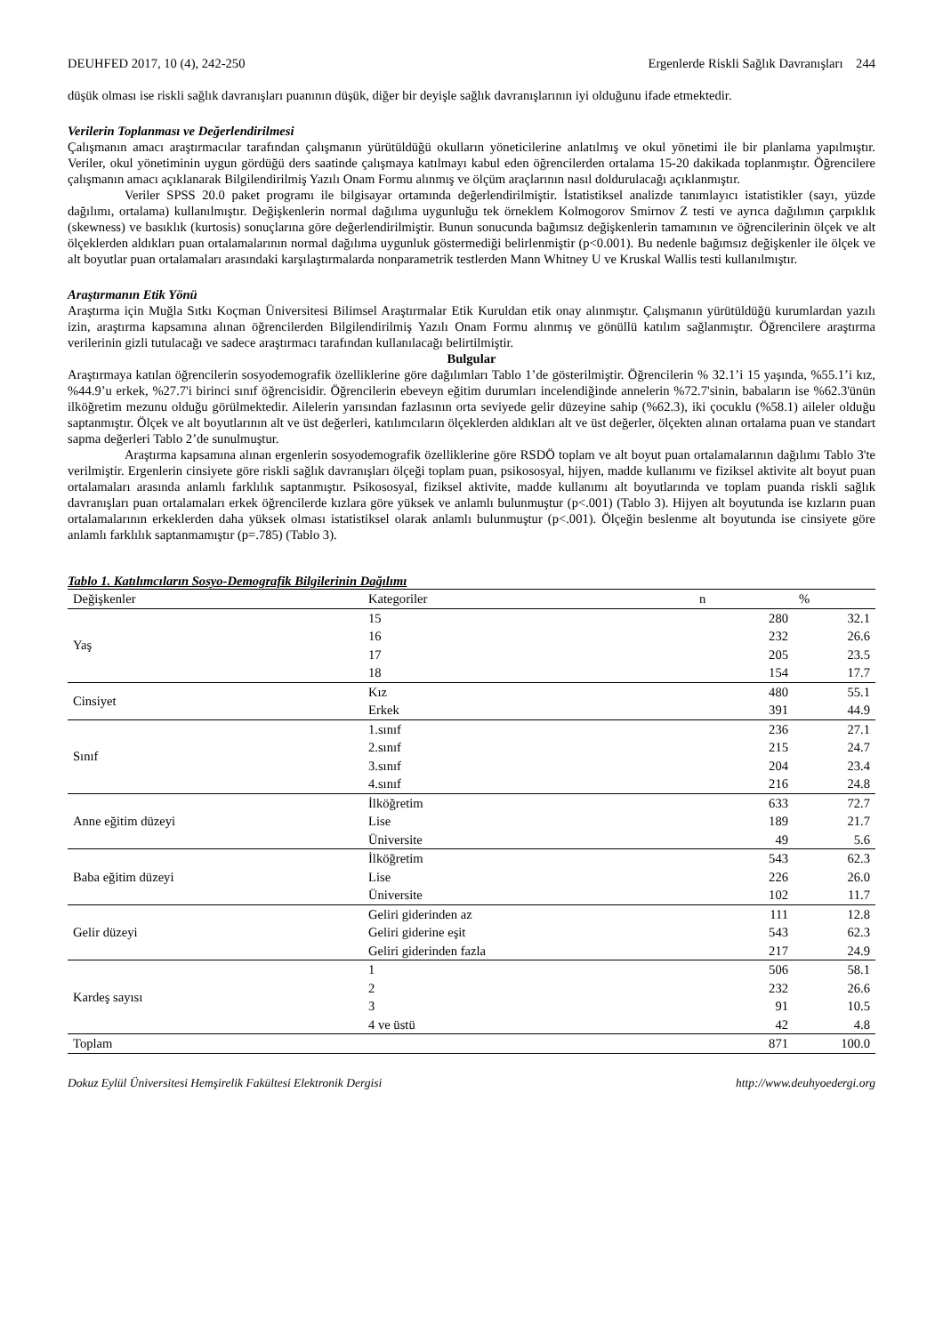DEUHFED 2017, 10 (4), 242-250 Ergenlerde Riskli Sağlık Davranışları 244
düşük olması ise riskli sağlık davranışları puanının düşük, diğer bir deyişle sağlık davranışlarının iyi olduğunu ifade etmektedir.
Verilerin Toplanması ve Değerlendirilmesi
Çalışmanın amacı araştırmacılar tarafından çalışmanın yürütüldüğü okulların yöneticilerine anlatılmış ve okul yönetimi ile bir planlama yapılmıştır. Veriler, okul yönetiminin uygun gördüğü ders saatinde çalışmaya katılmayı kabul eden öğrencilerden ortalama 15-20 dakikada toplanmıştır. Öğrencilere çalışmanın amacı açıklanarak Bilgilendirilmiş Yazılı Onam Formu alınmış ve ölçüm araçlarının nasıl doldurulacağı açıklanmıştır.
Veriler SPSS 20.0 paket programı ile bilgisayar ortamında değerlendirilmiştir. İstatistiksel analizde tanımlayıcı istatistikler (sayı, yüzde dağılımı, ortalama) kullanılmıştır. Değişkenlerin normal dağılıma uygunluğu tek örneklem Kolmogorov Smirnov Z testi ve ayrıca dağılımın çarpıklık (skewness) ve basıklık (kurtosis) sonuçlarına göre değerlendirilmiştir. Bunun sonucunda bağımsız değişkenlerin tamamının ve öğrencilerinin ölçek ve alt ölçeklerden aldıkları puan ortalamalarının normal dağılıma uygunluk göstermediği belirlenmiştir (p<0.001). Bu nedenle bağımsız değişkenler ile ölçek ve alt boyutlar puan ortalamaları arasındaki karşılaştırmalarda nonparametrik testlerden Mann Whitney U ve Kruskal Wallis testi kullanılmıştır.
Araştırmanın Etik Yönü
Araştırma için Muğla Sıtkı Koçman Üniversitesi Bilimsel Araştırmalar Etik Kuruldan etik onay alınmıştır. Çalışmanın yürütüldüğü kurumlardan yazılı izin, araştırma kapsamına alınan öğrencilerden Bilgilendirilmiş Yazılı Onam Formu alınmış ve gönüllü katılım sağlanmıştır. Öğrencilere araştırma verilerinin gizli tutulacağı ve sadece araştırmacı tarafından kullanılacağı belirtilmiştir.
Bulgular
Araştırmaya katılan öğrencilerin sosyodemografik özelliklerine göre dağılımları Tablo 1’de gösterilmiştir. Öğrencilerin % 32.1’i 15 yaşında, %55.1’i kız, %44.9’u erkek, %27.7'i birinci sınıf öğrencisidir. Öğrencilerin ebeveyn eğitim durumları incelendiğinde annelerin %72.7'sinin, babaların ise %62.3'ünün ilköğretim mezunu olduğu görülmektedir. Ailelerin yarısından fazlasının orta seviyede gelir düzeyine sahip (%62.3), iki çocuklu (%58.1) aileler olduğu saptanmıştır. Ölçek ve alt boyutlarının alt ve üst değerleri, katılımcıların ölçeklerden aldıkları alt ve üst değerler, ölçekten alınan ortalama puan ve standart sapma değerleri Tablo 2’de sunulmuştur.
Araştırma kapsamına alınan ergenlerin sosyodemografik özelliklerine göre RSDÖ toplam ve alt boyut puan ortalamalarının dağılımı Tablo 3'te verilmiştir. Ergenlerin cinsiyete göre riskli sağlık davranışları ölçeği toplam puan, psikososyal, hijyen, madde kullanımı ve fiziksel aktivite alt boyut puan ortalamaları arasında anlamlı farklılık saptanmıştır. Psikososyal, fiziksel aktivite, madde kullanımı alt boyutlarında ve toplam puanda riskli sağlık davranışları puan ortalamaları erkek öğrencilerde kızlara göre yüksek ve anlamlı bulunmuştur (p<.001) (Tablo 3). Hijyen alt boyutunda ise kızların puan ortalamalarının erkeklerden daha yüksek olması istatistiksel olarak anlamlı bulunmuştur (p<.001). Ölçeğin beslenme alt boyutunda ise cinsiyete göre anlamlı farklılık saptanmamıştır (p=.785) (Tablo 3).
Tablo 1. Katılımcıların Sosyo-Demografik Bilgilerinin Dağılımı
| Değişkenler | Kategoriler | n | % |
| --- | --- | --- | --- |
| Yaş | 15 | 280 | 32.1 |
| | 16 | 232 | 26.6 |
| | 17 | 205 | 23.5 |
| | 18 | 154 | 17.7 |
| Cinsiyet | Kız | 480 | 55.1 |
| | Erkek | 391 | 44.9 |
| Sınıf | 1.sınıf | 236 | 27.1 |
| | 2.sınıf | 215 | 24.7 |
| | 3.sınıf | 204 | 23.4 |
| | 4.sınıf | 216 | 24.8 |
| Anne eğitim düzeyi | İlköğretim | 633 | 72.7 |
| | Lise | 189 | 21.7 |
| | Üniversite | 49 | 5.6 |
| Baba eğitim düzeyi | İlköğretim | 543 | 62.3 |
| | Lise | 226 | 26.0 |
| | Üniversite | 102 | 11.7 |
| Gelir düzeyi | Geliri giderinden az | 111 | 12.8 |
| | Geliri giderine eşit | 543 | 62.3 |
| | Geliri giderinden fazla | 217 | 24.9 |
| Kardeş sayısı | 1 | 506 | 58.1 |
| | 2 | 232 | 26.6 |
| | 3 | 91 | 10.5 |
| | 4 ve üstü | 42 | 4.8 |
| Toplam | | 871 | 100.0 |
Dokuz Eylül Üniversitesi Hemşirelik Fakültesi Elektronik Dergisi http://www.deuhyoedergi.org